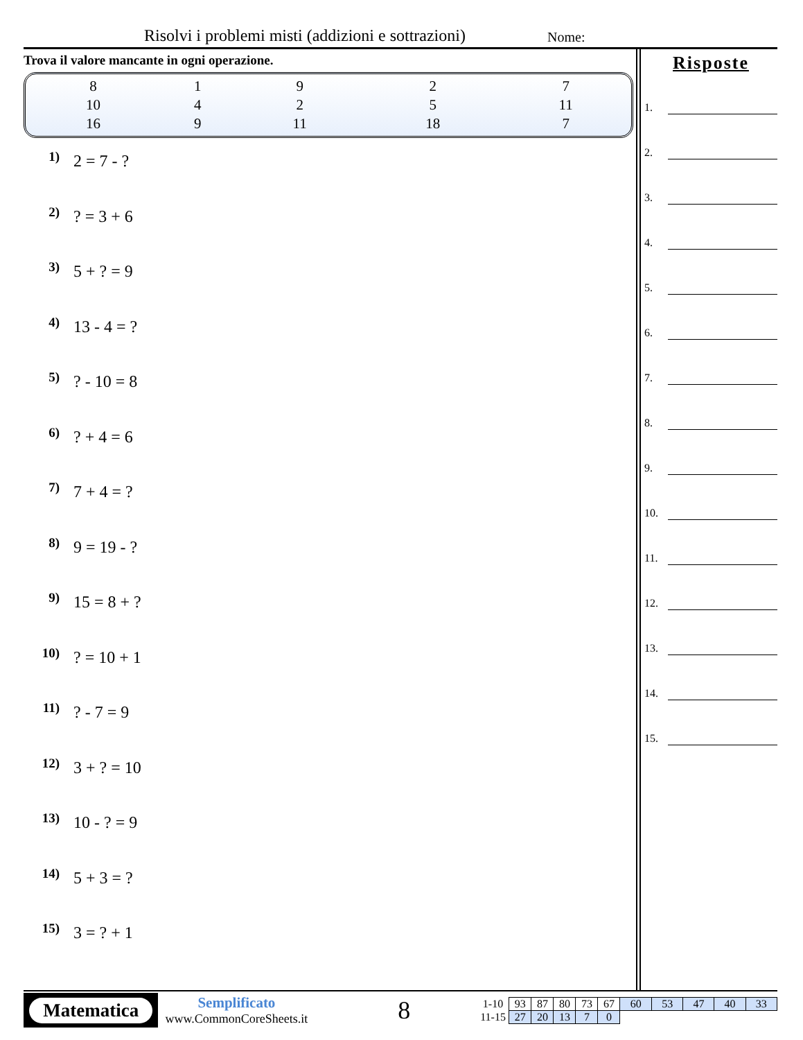Risolvi i problemi misti (addizioni e sottrazioni)
Nome:
Trova il valore mancante in ogni operazione.
| 8 | 1 | 9 | 2 | 7 |
| 10 | 4 | 2 | 5 | 11 |
| 16 | 9 | 11 | 18 | 7 |
1) 2 = 7 - ?
2)? = 3 + 6
3) 5 + ? = 9
4) 13 - 4 = ?
5)? - 10 = 8
6)? + 4 = 6
7) 7 + 4 = ?
8) 9 = 19 - ?
9) 15 = 8 + ?
10)? = 10 + 1
11)? - 7 = 9
12) 3 + ? = 10
13) 10 - ? = 9
14) 5 + 3 = ?
15) 3 = ? + 1
Risposte
1.
2.
3.
4.
5.
6.
7.
8.
9.
10.
11.
12.
13.
14.
15.
Matematica
Semplificato
www.CommonCoreSheets.it
8
| 1-10 | 93 | 87 | 80 | 73 | 67 | 60 | 53 | 47 | 40 | 33 |
| 11-15 | 27 | 20 | 13 | 7 | 0 | | | | | |